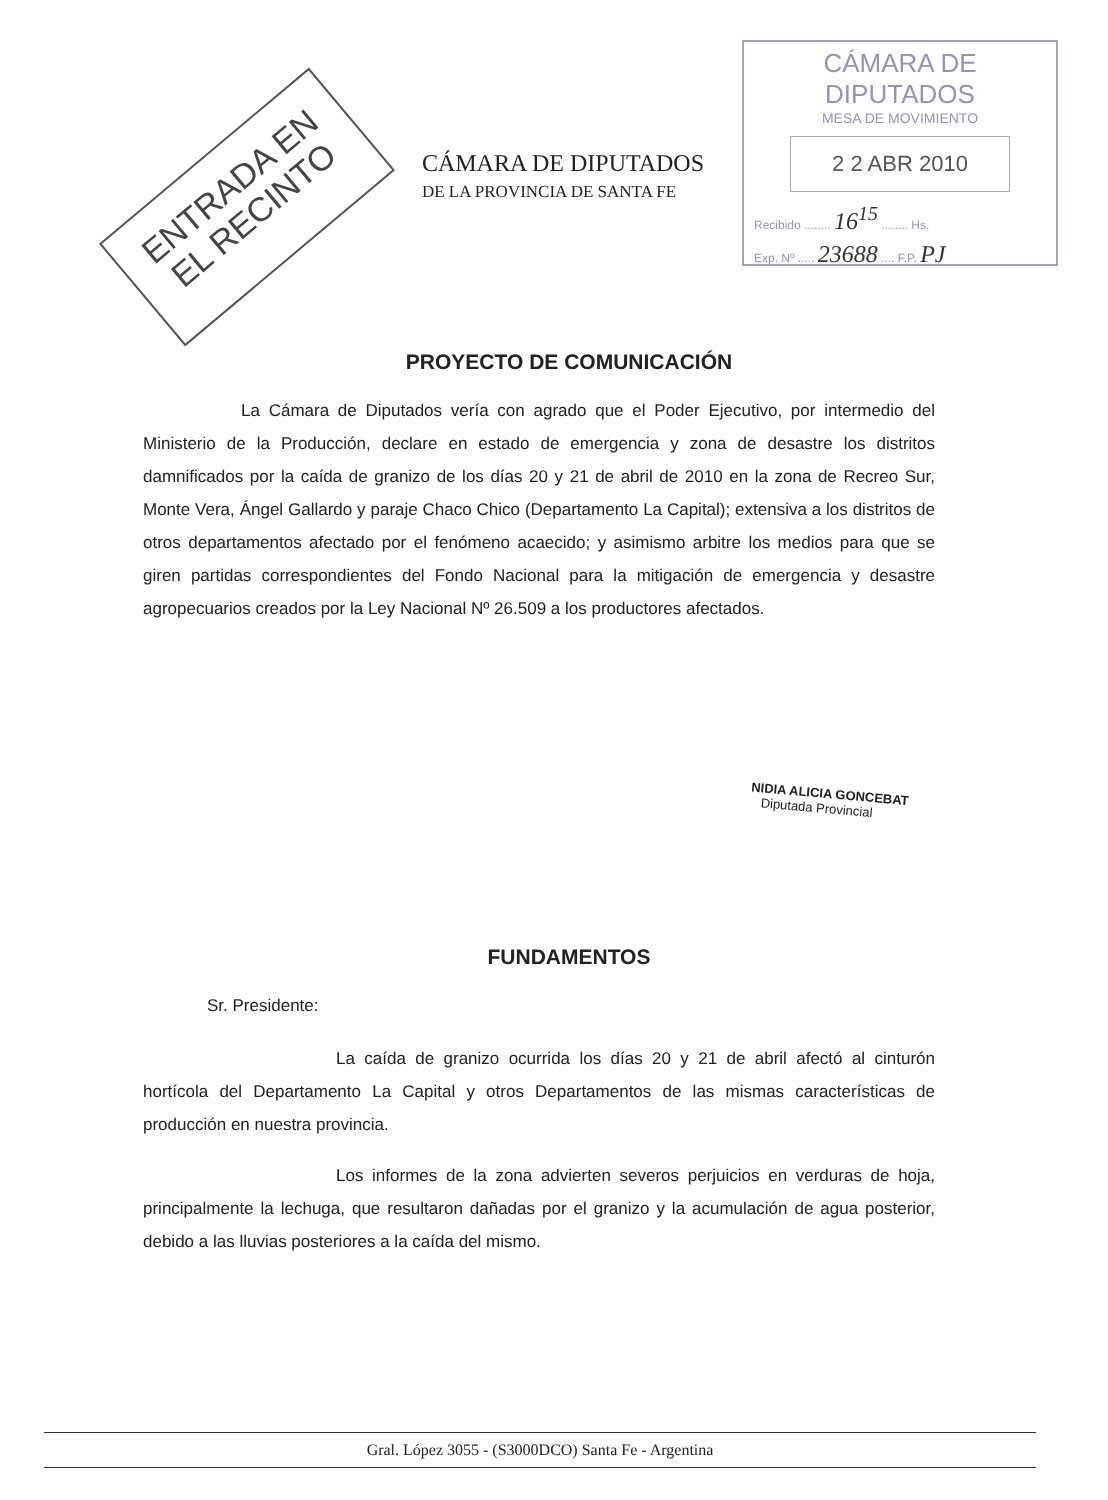ENTRADA EN EL RECINTO
CÁMARA DE DIPUTADOS
DE LA PROVINCIA DE SANTA FE
CÁMARA DE DIPUTADOS
MESA DE MOVIMIENTO
2 2 ABR 2010
Recibido ........ 16<sup>15</sup> ........ Hs.
Exp. Nº ..... 23688 .... F.P. PJ
PROYECTO DE COMUNICACIÓN
La Cámara de Diputados vería con agrado que el Poder Ejecutivo, por intermedio del Ministerio de la Producción, declare en estado de emergencia y zona de desastre los distritos damnificados por la caída de granizo de los días 20 y 21 de abril de 2010 en la zona de Recreo Sur, Monte Vera, Ángel Gallardo y paraje Chaco Chico (Departamento La Capital); extensiva a los distritos de otros departamentos afectado por el fenómeno acaecido; y asimismo arbitre los medios para que se giren partidas correspondientes del Fondo Nacional para la mitigación de emergencia y desastre agropecuarios creados por la Ley Nacional Nº 26.509 a los productores afectados.
NIDIA ALICIA GONCEBAT
Diputada Provincial
FUNDAMENTOS
Sr. Presidente:
La caída de granizo ocurrida los días 20 y 21 de abril afectó al cinturón hortícola del Departamento La Capital y otros Departamentos de las mismas características de producción en nuestra provincia.
Los informes de la zona advierten severos perjuicios en verduras de hoja, principalmente la lechuga, que resultaron dañadas por el granizo y la acumulación de agua posterior, debido a las lluvias posteriores a la caída del mismo.
Gral. López 3055 - (S3000DCO) Santa Fe - Argentina